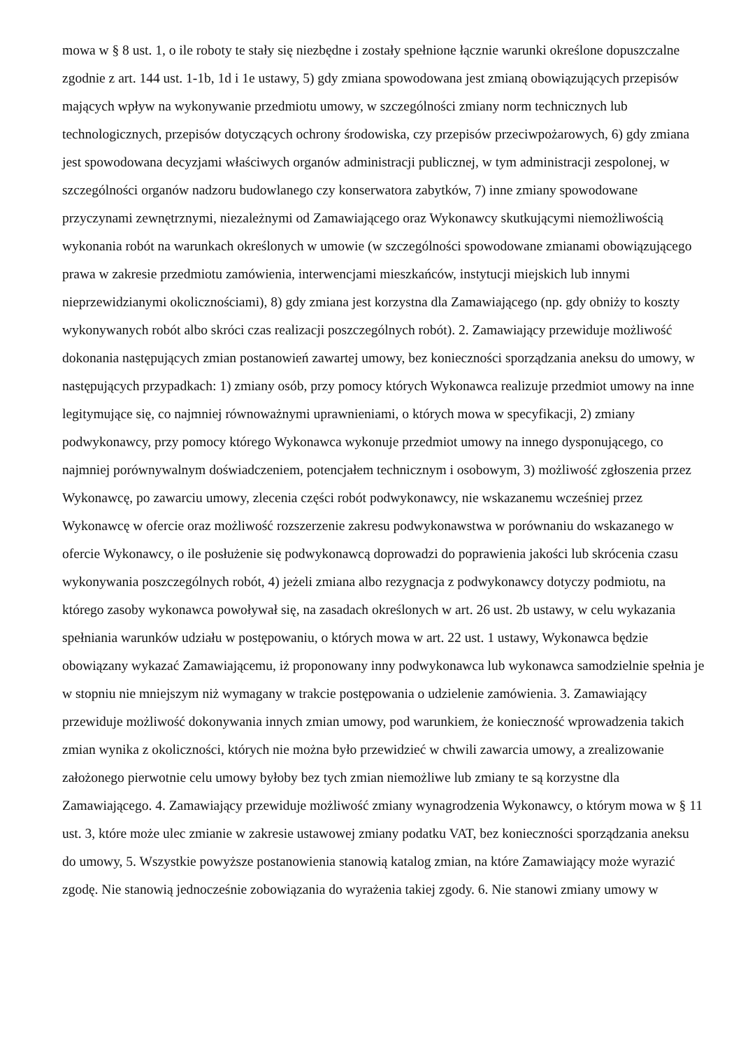mowa w § 8 ust. 1, o ile roboty te stały się niezbędne i zostały spełnione łącznie warunki określone dopuszczalne zgodnie z art. 144 ust. 1-1b, 1d i 1e ustawy, 5) gdy zmiana spowodowana jest zmianą obowiązujących przepisów mających wpływ na wykonywanie przedmiotu umowy, w szczególności zmiany norm technicznych lub technologicznych, przepisów dotyczących ochrony środowiska, czy przepisów przeciwpożarowych, 6) gdy zmiana jest spowodowana decyzjami właściwych organów administracji publicznej, w tym administracji zespolonej, w szczególności organów nadzoru budowlanego czy konserwatora zabytków, 7) inne zmiany spowodowane przyczynami zewnętrznymi, niezależnymi od Zamawiającego oraz Wykonawcy skutkującymi niemożliwością wykonania robót na warunkach określonych w umowie (w szczególności spowodowane zmianami obowiązującego prawa w zakresie przedmiotu zamówienia, interwencjami mieszkańców, instytucji miejskich lub innymi nieprzewidzianymi okolicznościami), 8) gdy zmiana jest korzystna dla Zamawiającego (np. gdy obniży to koszty wykonywanych robót albo skróci czas realizacji poszczególnych robót). 2. Zamawiający przewiduje możliwość dokonania następujących zmian postanowień zawartej umowy, bez konieczności sporządzania aneksu do umowy, w następujących przypadkach: 1) zmiany osób, przy pomocy których Wykonawca realizuje przedmiot umowy na inne legitymujące się, co najmniej równoważnymi uprawnieniami, o których mowa w specyfikacji, 2) zmiany podwykonawcy, przy pomocy którego Wykonawca wykonuje przedmiot umowy na innego dysponującego, co najmniej porównywalnym doświadczeniem, potencjałem technicznym i osobowym, 3) możliwość zgłoszenia przez Wykonawcę, po zawarciu umowy, zlecenia części robót podwykonawcy, nie wskazanemu wcześniej przez Wykonawcę w ofercie oraz możliwość rozszerzenie zakresu podwykonawstwa w porównaniu do wskazanego w ofercie Wykonawcy, o ile posłużenie się podwykonawcą doprowadzi do poprawienia jakości lub skrócenia czasu wykonywania poszczególnych robót, 4) jeżeli zmiana albo rezygnacja z podwykonawcy dotyczy podmiotu, na którego zasoby wykonawca powoływał się, na zasadach określonych w art. 26 ust. 2b ustawy, w celu wykazania spełniania warunków udziału w postępowaniu, o których mowa w art. 22 ust. 1 ustawy, Wykonawca będzie obowiązany wykazać Zamawiającemu, iż proponowany inny podwykonawca lub wykonawca samodzielnie spełnia je w stopniu nie mniejszym niż wymagany w trakcie postępowania o udzielenie zamówienia. 3. Zamawiający przewiduje możliwość dokonywania innych zmian umowy, pod warunkiem, że konieczność wprowadzenia takich zmian wynika z okoliczności, których nie można było przewidzieć w chwili zawarcia umowy, a zrealizowanie założonego pierwotnie celu umowy byłoby bez tych zmian niemożliwe lub zmiany te są korzystne dla Zamawiającego. 4. Zamawiający przewiduje możliwość zmiany wynagrodzenia Wykonawcy, o którym mowa w § 11 ust. 3, które może ulec zmianie w zakresie ustawowej zmiany podatku VAT, bez konieczności sporządzania aneksu do umowy, 5. Wszystkie powyższe postanowienia stanowią katalog zmian, na które Zamawiający może wyrazić zgodę. Nie stanowią jednocześnie zobowiązania do wyrażenia takiej zgody. 6. Nie stanowi zmiany umowy w